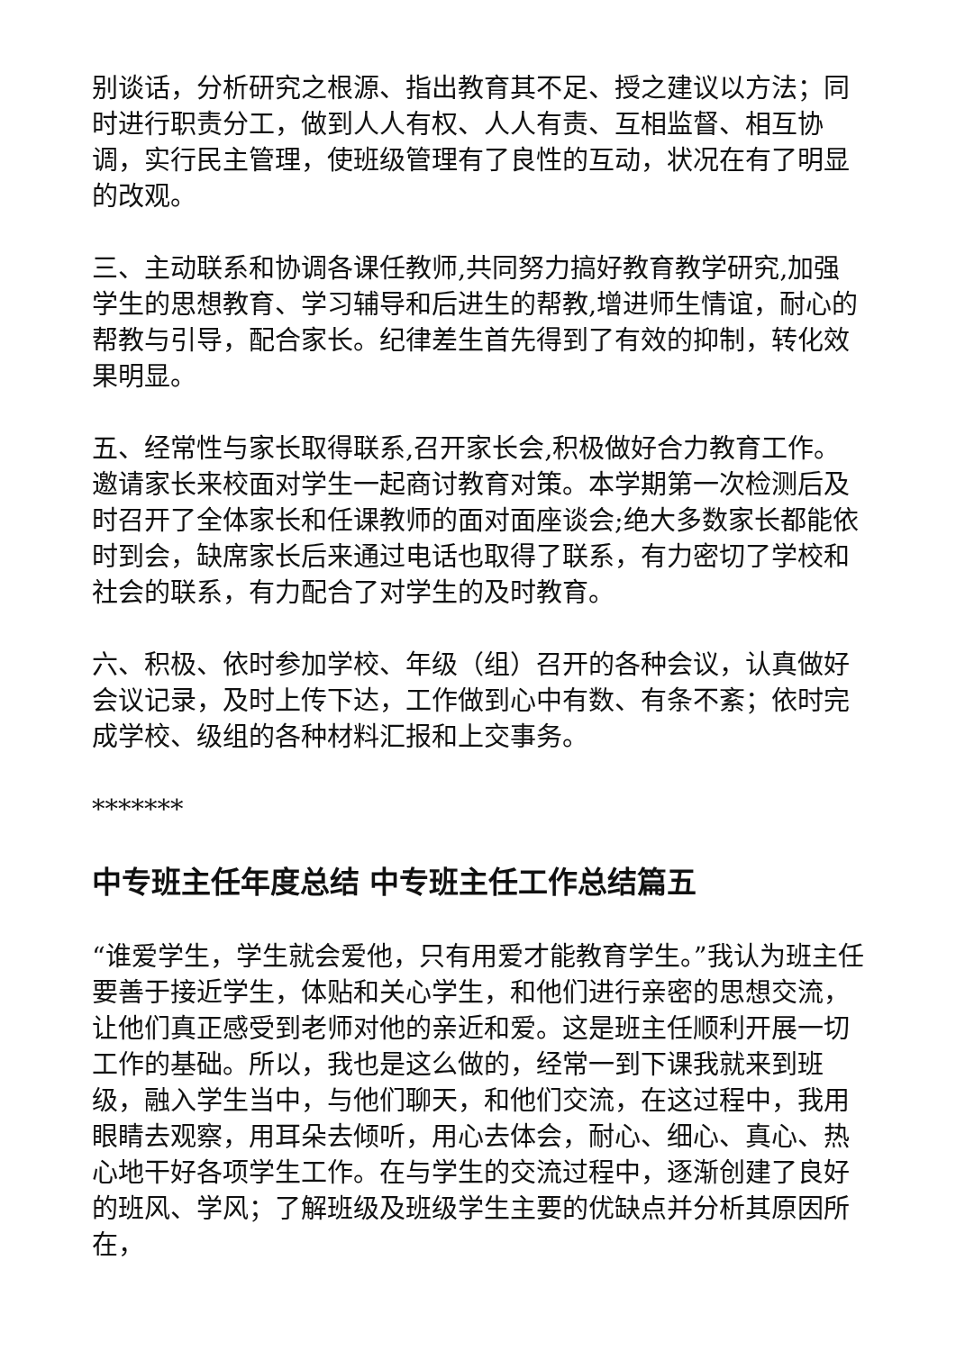别谈话，分析研究之根源、指出教育其不足、授之建议以方法；同时进行职责分工，做到人人有权、人人有责、互相监督、相互协调，实行民主管理，使班级管理有了良性的互动，状况在有了明显的改观。
三、主动联系和协调各课任教师,共同努力搞好教育教学研究,加强学生的思想教育、学习辅导和后进生的帮教,增进师生情谊，耐心的帮教与引导，配合家长。纪律差生首先得到了有效的抑制，转化效果明显。
五、经常性与家长取得联系,召开家长会,积极做好合力教育工作。邀请家长来校面对学生一起商讨教育对策。本学期第一次检测后及时召开了全体家长和任课教师的面对面座谈会;绝大多数家长都能依时到会，缺席家长后来通过电话也取得了联系，有力密切了学校和社会的联系，有力配合了对学生的及时教育。
六、积极、依时参加学校、年级（组）召开的各种会议，认真做好会议记录，及时上传下达，工作做到心中有数、有条不紊；依时完成学校、级组的各种材料汇报和上交事务。
*******
中专班主任年度总结 中专班主任工作总结篇五
“谁爱学生，学生就会爱他，只有用爱才能教育学生。”我认为班主任要善于接近学生，体贴和关心学生，和他们进行亲密的思想交流，让他们真正感受到老师对他的亲近和爱。这是班主任顺利开展一切工作的基础。所以，我也是这么做的，经常一到下课我就来到班级，融入学生当中，与他们聊天，和他们交流，在这过程中，我用眼睛去观察，用耳朵去倾听，用心去体会，耐心、细心、真心、热心地干好各项学生工作。在与学生的交流过程中，逐渐创建了良好的班风、学风；了解班级及班级学生主要的优缺点并分析其原因所在，